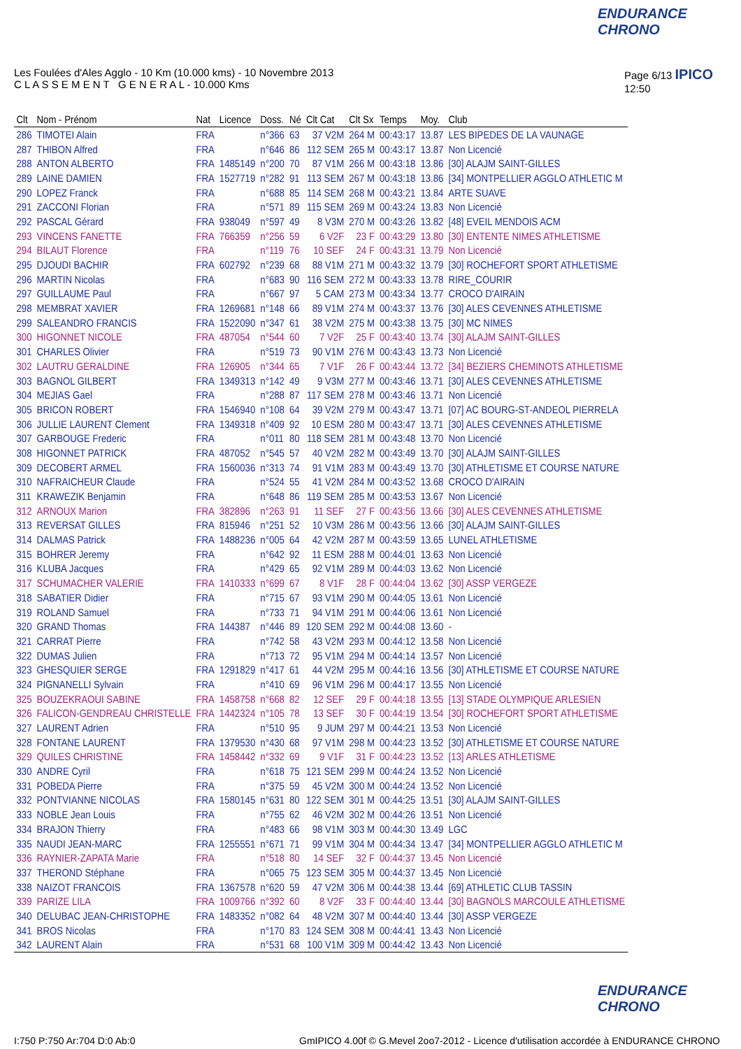ENDURANCE CHRONO
Les Foulées d'Ales Agglo - 10 Km (10.000 kms) - 10 Novembre 2013
C L A S S E M E N T G E N E R A L - 10.000 Kms
Page 6/13 IPICO
12:50
| Clt | Nom - Prénom | Nat | Licence | Doss. | Né | Clt Cat | Clt Sx | Temps | Moy. | Club |
| --- | --- | --- | --- | --- | --- | --- | --- | --- | --- | --- |
| 286 | TIMOTEI Alain | FRA | | n°366 | 63 | 37 V2M | 264 M | 00:43:17 | 13.87 | LES BIPEDES DE LA VAUNAGE |
| 287 | THIBON Alfred | FRA | | n°646 | 86 | 112 SEM | 265 M | 00:43:17 | 13.87 | Non Licencié |
| 288 | ANTON ALBERTO | FRA | 1485149 | n°200 | 70 | 87 V1M | 266 M | 00:43:18 | 13.86 | [30] ALAJM SAINT-GILLES |
| 289 | LAINE DAMIEN | FRA | 1527719 | n°282 | 91 | 113 SEM | 267 M | 00:43:18 | 13.86 | [34] MONTPELLIER AGGLO ATHLETIC M |
| 290 | LOPEZ Franck | FRA | | n°688 | 85 | 114 SEM | 268 M | 00:43:21 | 13.84 | ARTE SUAVE |
| 291 | ZACCONI Florian | FRA | | n°571 | 89 | 115 SEM | 269 M | 00:43:24 | 13.83 | Non Licencié |
| 292 | PASCAL Gérard | FRA | 938049 | n°597 | 49 | 8 V3M | 270 M | 00:43:26 | 13.82 | [48] EVEIL MENDOIS ACM |
| 293 | VINCENS FANETTE | FRA | 766359 | n°256 | 59 | 6 V2F | 23 F | 00:43:29 | 13.80 | [30] ENTENTE NIMES ATHLETISME |
| 294 | BILAUT Florence | FRA | | n°119 | 76 | 10 SEF | 24 F | 00:43:31 | 13.79 | Non Licencié |
| 295 | DJOUDI BACHIR | FRA | 602792 | n°239 | 68 | 88 V1M | 271 M | 00:43:32 | 13.79 | [30] ROCHEFORT SPORT ATHLETISME |
| 296 | MARTIN Nicolas | FRA | | n°683 | 90 | 116 SEM | 272 M | 00:43:33 | 13.78 | RIRE_COURIR |
| 297 | GUILLAUME Paul | FRA | | n°667 | 97 | 5 CAM | 273 M | 00:43:34 | 13.77 | CROCO D'AIRAIN |
| 298 | MEMBRAT XAVIER | FRA | 1269681 | n°148 | 66 | 89 V1M | 274 M | 00:43:37 | 13.76 | [30] ALES CEVENNES ATHLETISME |
| 299 | SALEANDRO FRANCIS | FRA | 1522090 | n°347 | 61 | 38 V2M | 275 M | 00:43:38 | 13.75 | [30] MC NIMES |
| 300 | HIGONNET NICOLE | FRA | 487054 | n°544 | 60 | 7 V2F | 25 F | 00:43:40 | 13.74 | [30] ALAJM SAINT-GILLES |
| 301 | CHARLES Olivier | FRA | | n°519 | 73 | 90 V1M | 276 M | 00:43:43 | 13.73 | Non Licencié |
| 302 | LAUTRU GERALDINE | FRA | 126905 | n°344 | 65 | 7 V1F | 26 F | 00:43:44 | 13.72 | [34] BEZIERS CHEMINOTS ATHLETISME |
| 303 | BAGNOL GILBERT | FRA | 1349313 | n°142 | 49 | 9 V3M | 277 M | 00:43:46 | 13.71 | [30] ALES CEVENNES ATHLETISME |
| 304 | MEJIAS Gael | FRA | | n°288 | 87 | 117 SEM | 278 M | 00:43:46 | 13.71 | Non Licencié |
| 305 | BRICON ROBERT | FRA | 1546940 | n°108 | 64 | 39 V2M | 279 M | 00:43:47 | 13.71 | [07] AC BOURG-ST-ANDEOL PIERRELA |
| 306 | JULLIE LAURENT Clement | FRA | 1349318 | n°409 | 92 | 10 ESM | 280 M | 00:43:47 | 13.71 | [30] ALES CEVENNES ATHLETISME |
| 307 | GARBOUGE Frederic | FRA | | n°011 | 80 | 118 SEM | 281 M | 00:43:48 | 13.70 | Non Licencié |
| 308 | HIGONNET PATRICK | FRA | 487052 | n°545 | 57 | 40 V2M | 282 M | 00:43:49 | 13.70 | [30] ALAJM SAINT-GILLES |
| 309 | DECOBERT ARMEL | FRA | 1560036 | n°313 | 74 | 91 V1M | 283 M | 00:43:49 | 13.70 | [30] ATHLETISME ET COURSE NATURE |
| 310 | NAFRAICHEUR Claude | FRA | | n°524 | 55 | 41 V2M | 284 M | 00:43:52 | 13.68 | CROCO D'AIRAIN |
| 311 | KRAWEZIK Benjamin | FRA | | n°648 | 86 | 119 SEM | 285 M | 00:43:53 | 13.67 | Non Licencié |
| 312 | ARNOUX Marion | FRA | 382896 | n°263 | 91 | 11 SEF | 27 F | 00:43:56 | 13.66 | [30] ALES CEVENNES ATHLETISME |
| 313 | REVERSAT GILLES | FRA | 815946 | n°251 | 52 | 10 V3M | 286 M | 00:43:56 | 13.66 | [30] ALAJM SAINT-GILLES |
| 314 | DALMAS Patrick | FRA | 1488236 | n°005 | 64 | 42 V2M | 287 M | 00:43:59 | 13.65 | LUNEL ATHLETISME |
| 315 | BOHRER Jeremy | FRA | | n°642 | 92 | 11 ESM | 288 M | 00:44:01 | 13.63 | Non Licencié |
| 316 | KLUBA Jacques | FRA | | n°429 | 65 | 92 V1M | 289 M | 00:44:03 | 13.62 | Non Licencié |
| 317 | SCHUMACHER VALERIE | FRA | 1410333 | n°699 | 67 | 8 V1F | 28 F | 00:44:04 | 13.62 | [30] ASSP VERGEZE |
| 318 | SABATIER Didier | FRA | | n°715 | 67 | 93 V1M | 290 M | 00:44:05 | 13.61 | Non Licencié |
| 319 | ROLAND Samuel | FRA | | n°733 | 71 | 94 V1M | 291 M | 00:44:06 | 13.61 | Non Licencié |
| 320 | GRAND Thomas | FRA | 144387 | n°446 | 89 | 120 SEM | 292 M | 00:44:08 | 13.60 | - |
| 321 | CARRAT Pierre | FRA | | n°742 | 58 | 43 V2M | 293 M | 00:44:12 | 13.58 | Non Licencié |
| 322 | DUMAS Julien | FRA | | n°713 | 72 | 95 V1M | 294 M | 00:44:14 | 13.57 | Non Licencié |
| 323 | GHESQUIER SERGE | FRA | 1291829 | n°417 | 61 | 44 V2M | 295 M | 00:44:16 | 13.56 | [30] ATHLETISME ET COURSE NATURE |
| 324 | PIGNANELLI Sylvain | FRA | | n°410 | 69 | 96 V1M | 296 M | 00:44:17 | 13.55 | Non Licencié |
| 325 | BOUZEKRAOUI SABINE | FRA | 1458758 | n°668 | 82 | 12 SEF | 29 F | 00:44:18 | 13.55 | [13] STADE OLYMPIQUE ARLESIEN |
| 326 | FALICON-GENDREAU CHRISTELLE | FRA | 1442324 | n°105 | 78 | 13 SEF | 30 F | 00:44:19 | 13.54 | [30] ROCHEFORT SPORT ATHLETISME |
| 327 | LAURENT Adrien | FRA | | n°510 | 95 | 9 JUM | 297 M | 00:44:21 | 13.53 | Non Licencié |
| 328 | FONTANE LAURENT | FRA | 1379530 | n°430 | 68 | 97 V1M | 298 M | 00:44:23 | 13.52 | [30] ATHLETISME ET COURSE NATURE |
| 329 | QUILES CHRISTINE | FRA | 1458442 | n°332 | 69 | 9 V1F | 31 F | 00:44:23 | 13.52 | [13] ARLES ATHLETISME |
| 330 | ANDRE Cyril | FRA | | n°618 | 75 | 121 SEM | 299 M | 00:44:24 | 13.52 | Non Licencié |
| 331 | POBEDA Pierre | FRA | | n°375 | 59 | 45 V2M | 300 M | 00:44:24 | 13.52 | Non Licencié |
| 332 | PONTVIANNE NICOLAS | FRA | 1580145 | n°631 | 80 | 122 SEM | 301 M | 00:44:25 | 13.51 | [30] ALAJM SAINT-GILLES |
| 333 | NOBLE Jean Louis | FRA | | n°755 | 62 | 46 V2M | 302 M | 00:44:26 | 13.51 | Non Licencié |
| 334 | BRAJON Thierry | FRA | | n°483 | 66 | 98 V1M | 303 M | 00:44:30 | 13.49 | LGC |
| 335 | NAUDI JEAN-MARC | FRA | 1255551 | n°671 | 71 | 99 V1M | 304 M | 00:44:34 | 13.47 | [34] MONTPELLIER AGGLO ATHLETIC M |
| 336 | RAYNIER-ZAPATA Marie | FRA | | n°518 | 80 | 14 SEF | 32 F | 00:44:37 | 13.45 | Non Licencié |
| 337 | THEROND Stéphane | FRA | | n°065 | 75 | 123 SEM | 305 M | 00:44:37 | 13.45 | Non Licencié |
| 338 | NAIZOT FRANCOIS | FRA | 1367578 | n°620 | 59 | 47 V2M | 306 M | 00:44:38 | 13.44 | [69] ATHLETIC CLUB TASSIN |
| 339 | PARIZE LILA | FRA | 1009766 | n°392 | 60 | 8 V2F | 33 F | 00:44:40 | 13.44 | [30] BAGNOLS MARCOULE ATHLETISME |
| 340 | DELUBAC JEAN-CHRISTOPHE | FRA | 1483352 | n°082 | 64 | 48 V2M | 307 M | 00:44:40 | 13.44 | [30] ASSP VERGEZE |
| 341 | BROS Nicolas | FRA | | n°170 | 83 | 124 SEM | 308 M | 00:44:41 | 13.43 | Non Licencié |
| 342 | LAURENT Alain | FRA | | n°531 | 68 | 100 V1M | 309 M | 00:44:42 | 13.43 | Non Licencié |
ENDURANCE CHRONO
I:750 P:750 Ar:704 D:0 Ab:0 GmIPICO 4.00f © G.Mevel 2oo7-2012 - Licence d'utilisation accordée à ENDURANCE CHRONO